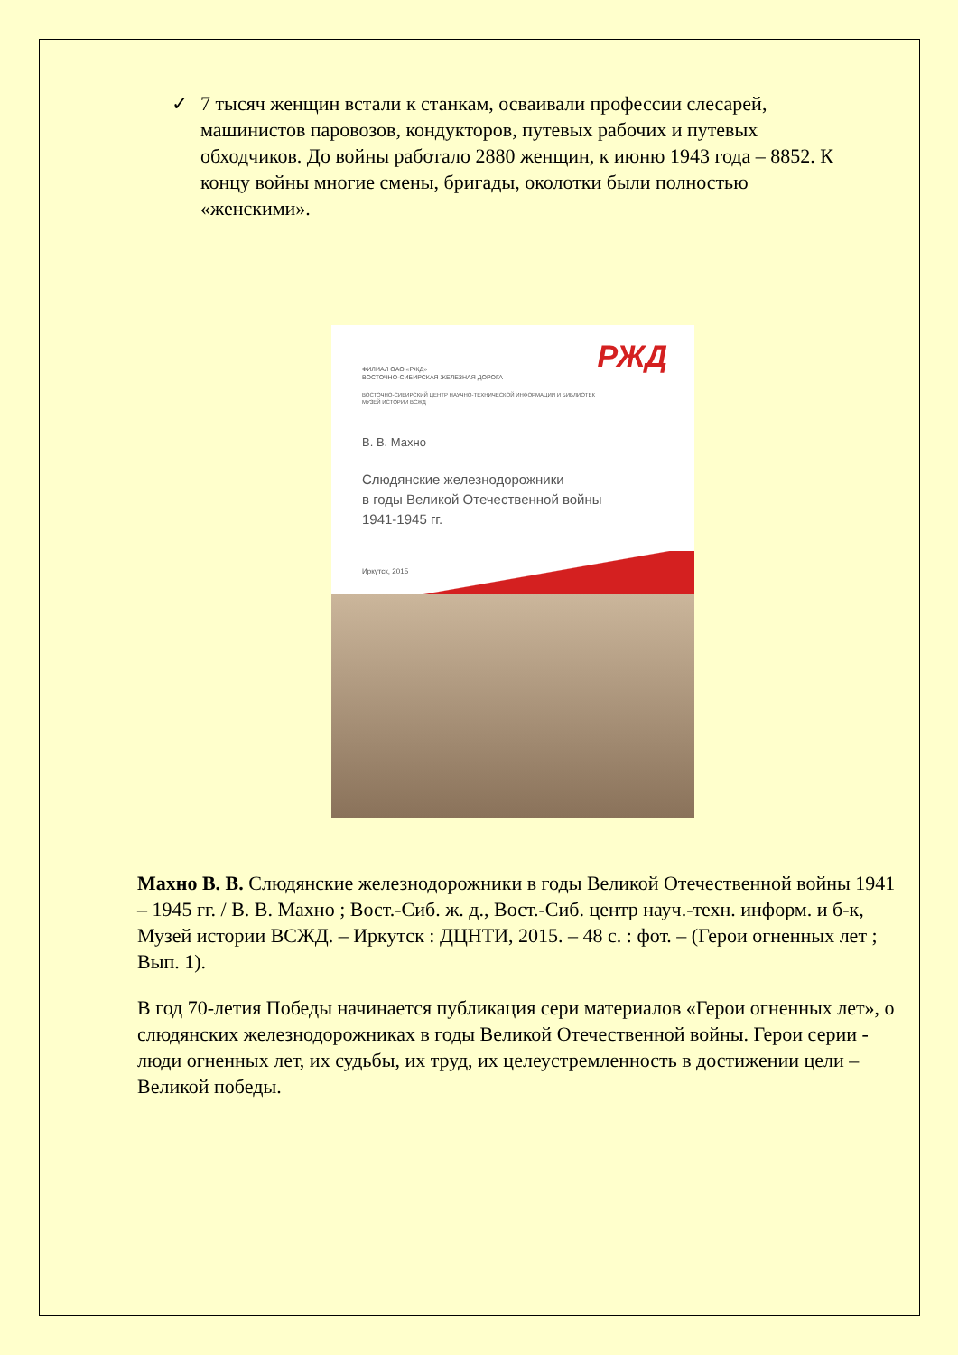✓ 7 тысяч женщин встали к станкам, осваивали профессии слесарей, машинистов паровозов, кондукторов, путевых рабочих и путевых обходчиков. До войны работало 2880 женщин, к июню 1943 года – 8852. К концу войны многие смены, бригады, околотки были полностью «женскими».
РЖД
ФИЛИАЛ ОАО «РЖД»
ВОСТОЧНО-СИБИРСКАЯ ЖЕЛЕЗНАЯ ДОРОГА
ВОСТОЧНО-СИБИРСКИЙ ЦЕНТР НАУЧНО-ТЕХНИЧЕСКОЙ ИНФОРМАЦИИ И БИБЛИОТЕК
МУЗЕЙ ИСТОРИИ ВСЖД
В. В. Махно
Слюдянские железнодорожники
в годы Великой Отечественной войны
1941-1945 гг.
Иркутск, 2015
Махно В. В. Слюдянские железнодорожники в годы Великой Отечественной войны 1941 – 1945 гг. / В. В. Махно ; Вост.-Сиб. ж. д., Вост.-Сиб. центр науч.-техн. информ. и б-к, Музей истории ВСЖД. – Иркутск : ДЦНТИ, 2015. – 48 с. : фот. – (Герои огненных лет ; Вып. 1).
В год 70-летия Победы начинается публикация сери материалов «Герои огненных лет», о слюдянских железнодорожниках в годы Великой Отечественной войны. Герои серии - люди огненных лет, их судьбы, их труд, их целеустремленность в достижении цели – Великой победы.